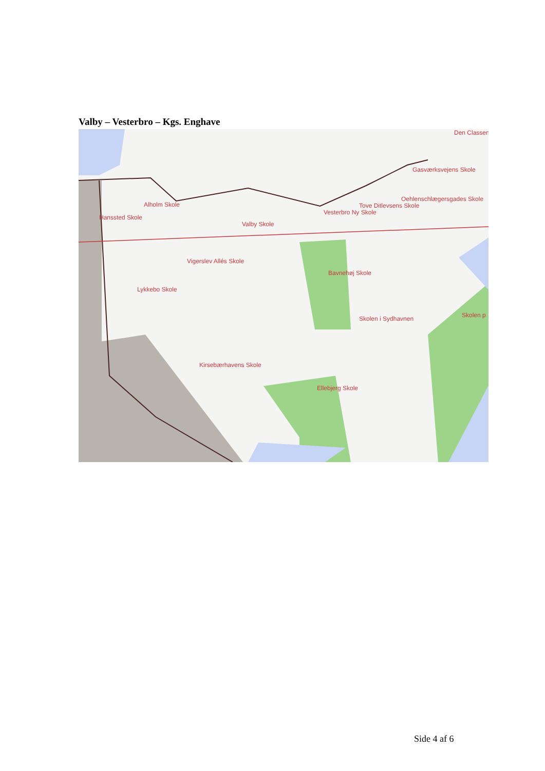Valby – Vesterbro – Kgs. Enghave
Alholm Skole
Hanssted Skole
Valby Skole
Vesterbro Ny Skole
Tove Ditlevsens Skole
Oehlenschlægersgades Skole
Gasværksvejens Skole
Den Classen
Vigerslev Allés Skole
Bavnehøj Skole
Lykkebo Skole
Skolen i Sydhavnen Skolen p
Kirsebærhavens Skole
Ellebjerg Skole
Side 4 af 6